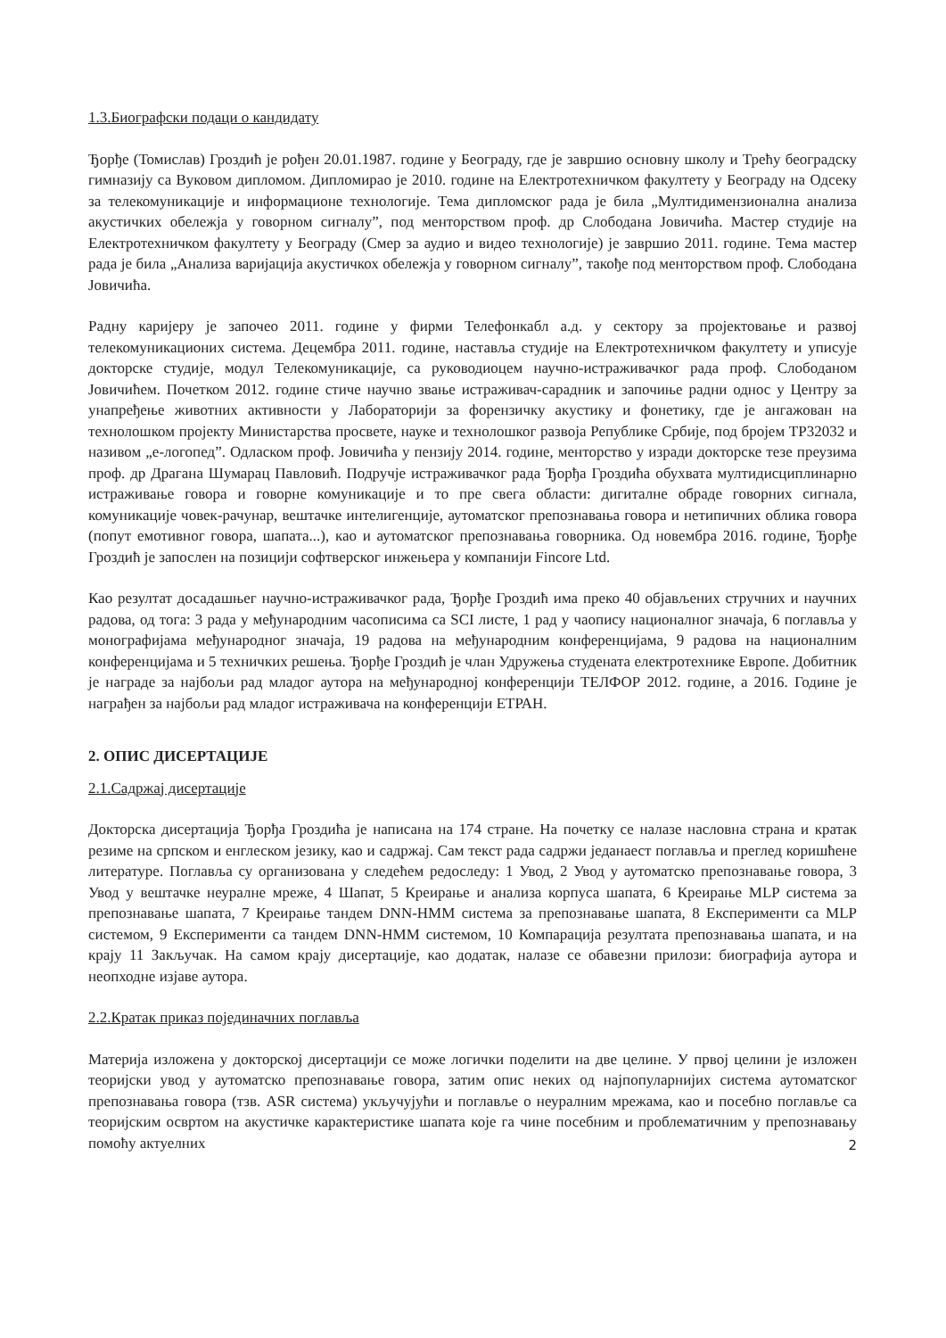1.3.Биографски подаци о кандидату
Ђорђе (Томислав) Гроздић је рођен 20.01.1987. године у Београду, где је завршио основну школу и Трећу београдску гимназију са Вуковом дипломом. Дипломирао је 2010. године на Електротехничком факултету у Београду на Одсеку за телекомуникације и информационе технологије. Тема дипломског рада је била „Мултидимензионална анализа акустичких обележја у говорном сигналу”, под менторством проф. др Слободана Јовичића. Мастер студије на Електротехничком факултету у Београду (Смер за аудио и видео технологије) је завршио 2011. године. Тема мастер рада је била „Анализа варијација акустичкох обележја у говорном сигналу”, такође под менторством проф. Слободана Јовичића.
Радну каријеру је започео 2011. године у фирми Телефонкабл а.д. у сектору за пројектовање и развој телекомуникационих система. Децембра 2011. године, наставља студије на Електротехничком факултету и уписује докторске студије, модул Телекомуникације, са руководиоцем научно-истраживачког рада проф. Слободаном Јовичићем. Почетком 2012. године стиче научно звање истраживач-сарадник и започиње радни однос у Центру за унапређење животних активности у Лабораторији за форензичку акустику и фонетику, где је ангажован на технолошком пројекту Министарства просвете, науке и технолошког развоја Републике Србије, под бројем ТР32032 и називом „е-логопед”. Одласком проф. Јовичића у пензију 2014. године, менторство у изради докторске тезе преузима проф. др Драгана Шумарац Павловић. Подручје истраживачког рада Ђорђа Гроздића обухвата мултидисциплинарно истраживање говора и говорне комуникације и то пре свега области: дигиталне обраде говорних сигнала, комуникације човек-рачунар, вештачке интелигенције, аутоматског препознавања говора и нетипичних облика говора (попут емотивног говора, шапата...), као и аутоматског препознавања говорника. Од новембра 2016. године, Ђорђе Гроздић је запослен на позицији софтверског инжењера у компанији Fincore Ltd.
Као резултат досадашњег научно-истраживачког рада, Ђорђе Гроздић има преко 40 објављених стручних и научних радова, од тога: 3 рада у међународним часописима са SCI листе, 1 рад у чаопису националног значаја, 6 поглавља у монографијама међународног значаја, 19 радова на међународним конференцијама, 9 радова на националним конференцијама и 5 техничких решења. Ђорђе Гроздић је члан Удружења студената електротехнике Европе. Добитник је награде за најбољи рад младог аутора на међународној конференцији ТЕЛФОР 2012. године, а 2016. Године је награђен за најбољи рад младог истраживача на конференцији ЕТРАН.
2. ОПИС ДИСЕРТАЦИЈЕ
2.1.Садржај дисертације
Докторска дисертација Ђорђа Гроздића је написана на 174 стране. На почетку се налазе насловна страна и кратак резиме на српском и енглеском језику, као и садржај. Сам текст рада садржи једанаест поглавља и преглед коришћене литературе. Поглавља су организована у следећем редоследу: 1 Увод, 2 Увод у аутоматско препознавање говора, 3 Увод у вештачке неуралне мреже, 4 Шапат, 5 Креирање и анализа корпуса шапата, 6 Креирање MLP система за препознавање шапата, 7 Креирање тандем DNN-HMM система за препознавање шапата, 8 Експерименти са MLP системом, 9 Експерименти са тандем DNN-HMM системом, 10 Компарација резултата препознавања шапата, и на крају 11 Закључак. На самом крају дисертације, као додатак, налазе се обавезни прилози: биографија аутора и неопходне изјаве аутора.
2.2.Кратак приказ појединачних поглавља
Материја изложена у докторској дисертацији се може логички поделити на две целине. У првој целини је изложен теоријски увод у аутоматско препознавање говора, затим опис неких од најпопуларнијих система аутоматског препознавања говора (тзв. ASR система) укључујући и поглавље о неуралним мрежама, као и посебно поглавље са теоријским освртом на акустичке карактеристике шапата које га чине посебним и проблематичним у препознавању помоћу актуелних
2